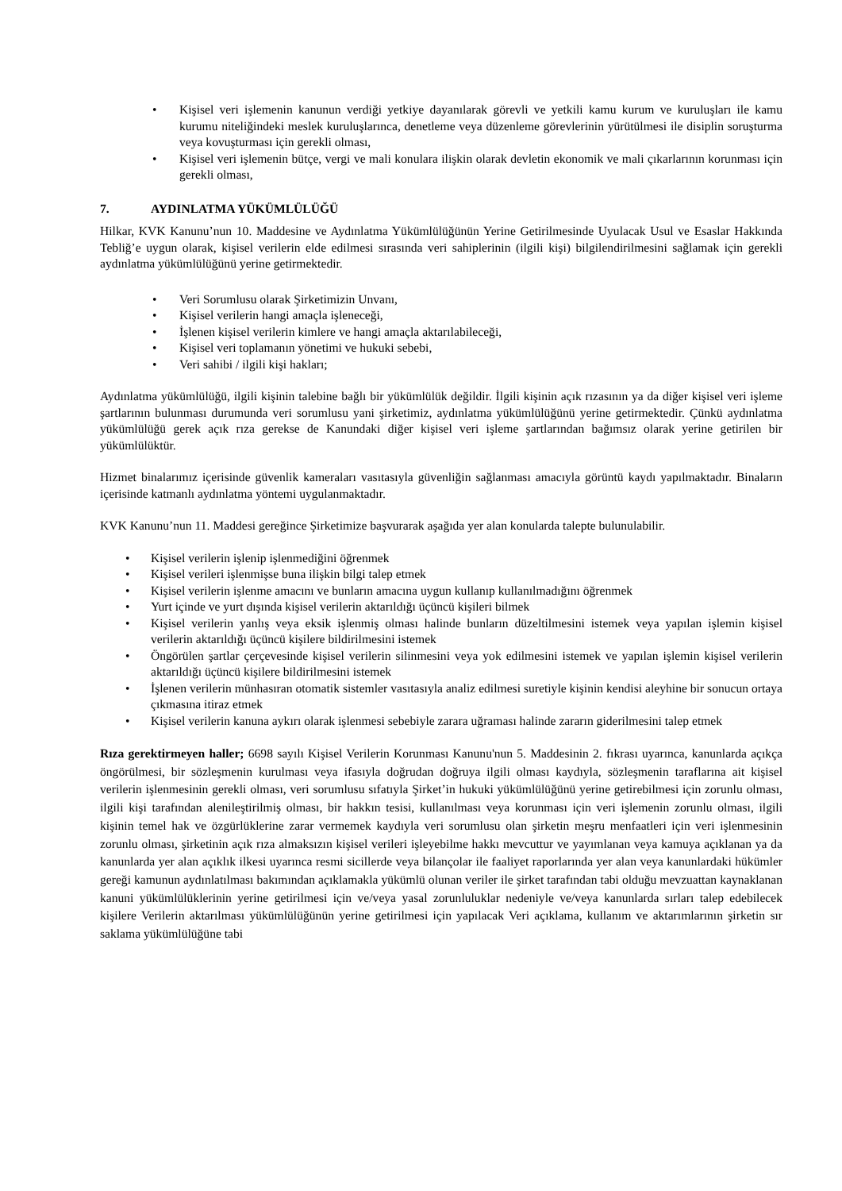• Kişisel veri işlemenin kanunun verdiği yetkiye dayanılarak görevli ve yetkili kamu kurum ve kuruluşları ile kamu kurumu niteliğindeki meslek kuruluşlarınca, denetleme veya düzenleme görevlerinin yürütülmesi ile disiplin soruşturma veya kovuşturması için gerekli olması,
• Kişisel veri işlemenin bütçe, vergi ve mali konulara ilişkin olarak devletin ekonomik ve mali çıkarlarının korunması için gerekli olması,
7. AYDINLATMA YÜKÜMLÜLÜĞÜ
Hilkar, KVK Kanunu’nun 10. Maddesine ve Aydınlatma Yükümlülüğünün Yerine Getirilmesinde Uyulacak Usul ve Esaslar Hakkında Tebliğ’e uygun olarak, kişisel verilerin elde edilmesi sırasında veri sahiplerinin (ilgili kişi) bilgilendirilmesini sağlamak için gerekli aydınlatma yükümlülüğünü yerine getirmektedir.
• Veri Sorumlusu olarak Şirketimizin Unvanı,
• Kişisel verilerin hangi amaçla işleneceği,
• İşlenen kişisel verilerin kimlere ve hangi amaçla aktarılabileceği,
• Kişisel veri toplamanın yönetimi ve hukuki sebebi,
• Veri sahibi / ilgili kişi hakları;
Aydınlatma yükümlülüğü, ilgili kişinin talebine bağlı bir yükümlülük değildir. İlgili kişinin açık rızasının ya da diğer kişisel veri işleme şartlarının bulunması durumunda veri sorumlusu yani şirketimiz, aydınlatma yükümlülüğünü yerine getirmektedir. Çünkü aydınlatma yükümlülüğü gerek açık rıza gerekse de Kanundaki diğer kişisel veri işleme şartlarından bağımsız olarak yerine getirilen bir yükümlülüktür.
Hizmet binalarımız içerisinde güvenlik kameraları vasıtasıyla güvenliğin sağlanması amacıyla görüntü kaydı yapılmaktadır. Binaların içerisinde katmanlı aydınlatma yöntemi uygulanmaktadır.
KVK Kanunu’nun 11. Maddesi gereğince Şirketimize başvurarak aşağıda yer alan konularda talepte bulunulabilir.
• Kişisel verilerin işlenip işlenmediğini öğrenmek
• Kişisel verileri işlenmişse buna ilişkin bilgi talep etmek
• Kişisel verilerin işlenme amacını ve bunların amacına uygun kullanıp kullanılmadığını öğrenmek
• Yurt içinde ve yurt dışında kişisel verilerin aktarıldığı üçüncü kişileri bilmek
• Kişisel verilerin yanlış veya eksik işlenmiş olması halinde bunların düzeltilmesini istemek veya yapılan işlemin kişisel verilerin aktarıldığı üçüncü kişilere bildirilmesini istemek
• Öngörülen şartlar çerçevesinde kişisel verilerin silinmesini veya yok edilmesini istemek ve yapılan işlemin kişisel verilerin aktarıldığı üçüncü kişilere bildirilmesini istemek
• İşlenen verilerin münhasıran otomatik sistemler vasıtasıyla analiz edilmesi suretiyle kişinin kendisi aleyhine bir sonucun ortaya çıkmasına itiraz etmek
• Kişisel verilerin kanuna aykırı olarak işlenmesi sebebiyle zarara uğraması halinde zararın giderilmesini talep etmek
Rıza gerektirmeyen haller; 6698 sayılı Kişisel Verilerin Korunması Kanunu'nun 5. Maddesinin 2. fıkrası uyarınca, kanunlarda açıkça öngörülmesi, bir sözleşmenin kurulması veya ifasıyla doğrudan doğruya ilgili olması kaydıyla, sözleşmenin taraflarına ait kişisel verilerin işlenmesinin gerekli olması, veri sorumlusu sıfatıyla Şirket’in hukuki yükümlülüğünü yerine getirebilmesi için zorunlu olması, ilgili kişi tarafından alenileştirilmiş olması, bir hakkın tesisi, kullanılması veya korunması için veri işlemenin zorunlu olması, ilgili kişinin temel hak ve özgürlüklerine zarar vermemek kaydıyla veri sorumlusu olan şirketin meşru menfaatleri için veri işlenmesinin zorunlu olması, şirketinin açık rıza almaksızın kişisel verileri işleyebilme hakkı mevcuttur ve yayımlanan veya kamuya açıklanan ya da kanunlarda yer alan açıklık ilkesi uyarınca resmi sicillerde veya bilançolar ile faaliyet raporlarında yer alan veya kanunlardaki hükümler gereği kamunun aydınlatılması bakımından açıklamakla yükümlü olunan veriler ile şirket tarafından tabi olduğu mevzuattan kaynaklanan kanuni yükümlülüklerinin yerine getirilmesi için ve/veya yasal zorunluluklar nedeniyle ve/veya kanunlarda sırları talep edebilecek kişilere Verilerin aktarılması yükümlülüğünün yerine getirilmesi için yapılacak Veri açıklama, kullanım ve aktarımlarının şirketin sır saklama yükümlülüğüne tabi